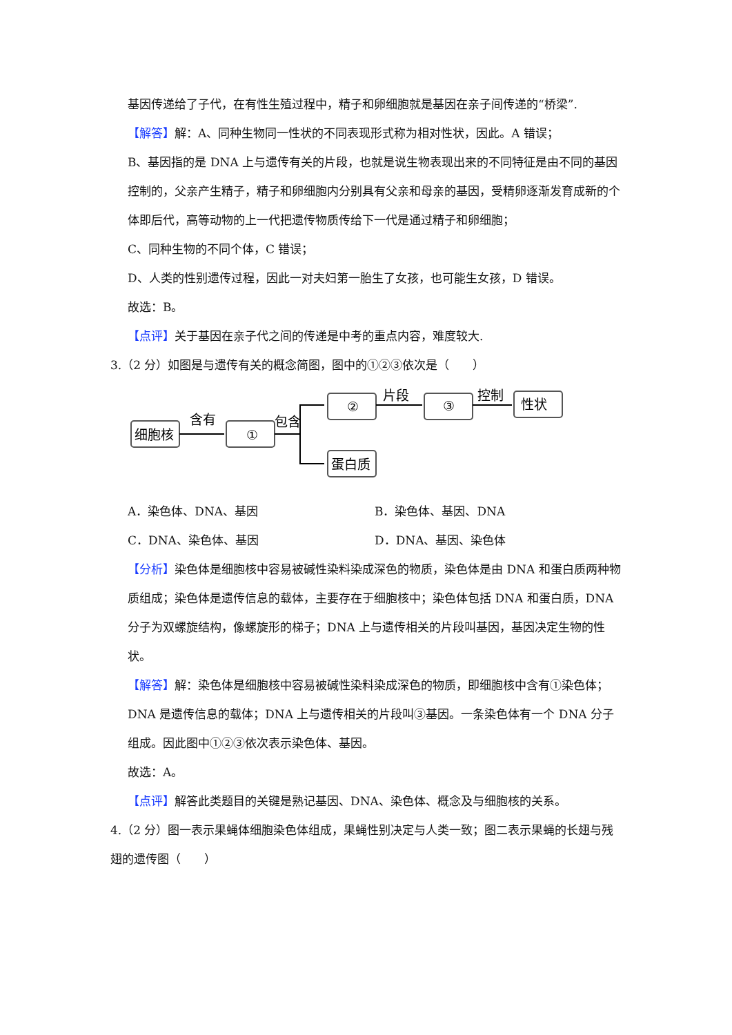基因传递给了子代，在有性生殖过程中，精子和卵细胞就是基因在亲子间传递的“桥梁”.
【解答】解：A、同种生物同一性状的不同表现形式称为相对性状，因此。A 错误；
B、基因指的是 DNA 上与遗传有关的片段，也就是说生物表现出来的不同特征是由不同的基因控制的，父亲产生精子，精子和卵细胞内分别具有父亲和母亲的基因，受精卵逐渐发育成新的个体即后代，高等动物的上一代把遗传物质传给下一代是通过精子和卵细胞；
C、同种生物的不同个体，C 错误；
D、人类的性别遗传过程，因此一对夫妇第一胎生了女孩，也可能生女孩，D 错误。
故选：B。
【点评】关于基因在亲子代之间的传递是中考的重点内容，难度较大.
3.（2 分）如图是与遗传有关的概念简图，图中的①②③依次是（　　）
细胞核
①
含有
包含
②
片段
③
控制
性状
蛋白质
A．染色体、DNA、基因 B．染色体、基因、DNA
C．DNA、染色体、基因 D．DNA、基因、染色体
【分析】染色体是细胞核中容易被碱性染料染成深色的物质，染色体是由 DNA 和蛋白质两种物质组成；染色体是遗传信息的载体，主要存在于细胞核中；染色体包括 DNA 和蛋白质，DNA 分子为双螺旋结构，像螺旋形的梯子；DNA 上与遗传相关的片段叫基因，基因决定生物的性状。
【解答】解：染色体是细胞核中容易被碱性染料染成深色的物质，即细胞核中含有①染色体；DNA 是遗传信息的载体；DNA 上与遗传相关的片段叫③基因。一条染色体有一个 DNA 分子组成。因此图中①②③依次表示染色体、基因。
故选：A。
【点评】解答此类题目的关键是熟记基因、DNA、染色体、概念及与细胞核的关系。
4.（2 分）图一表示果蝇体细胞染色体组成，果蝇性别决定与人类一致；图二表示果蝇的长翅与残翅的遗传图（　　）